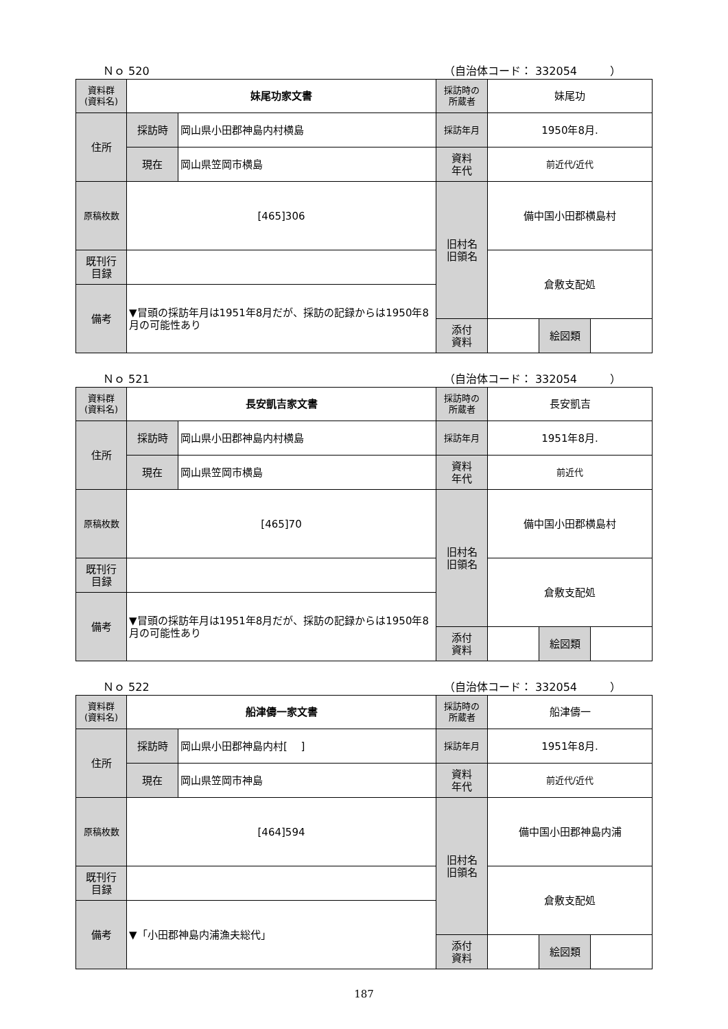Ｎｏ 520 （自治体コード： 332054　　　）
| 資料群 (資料名) | 妹尾功家文書 | | 採訪時の 所蔵者 | 妹尾功 | | |
| 住所 | 採訪時 | 岡山県小田郡神島内村横島 | 採訪年月 | 1950年8月. | | |
| | 現在 | 岡山県笠岡市横島 | 資料 年代 | 前近代/近代 | | |
| 原稿枚数 | [465]306 | | 旧村名 旧領名 | 備中国小田郡横島村 | | |
| 既刊行 目録 | | | | 倉敷支配処 | | |
| 備考 | ▼冒頭の採訪年月は1951年8月だが、採訪の記録からは1950年8月の可能性あり | | | | | |
| | | | 添付 資料 | | 絵図類 | |
Ｎｏ 521 （自治体コード： 332054　　　）
| 資料群 (資料名) | 長安凱吉家文書 | | 採訪時の 所蔵者 | 長安凱吉 | | |
| 住所 | 採訪時 | 岡山県小田郡神島内村横島 | 採訪年月 | 1951年8月. | | |
| | 現在 | 岡山県笠岡市横島 | 資料 年代 | 前近代 | | |
| 原稿枚数 | [465]70 | | 旧村名 旧領名 | 備中国小田郡横島村 | | |
| 既刊行 目録 | | | | 倉敷支配処 | | |
| 備考 | ▼冒頭の採訪年月は1951年8月だが、採訪の記録からは1950年8月の可能性あり | | | | | |
| | | | 添付 資料 | | 絵図類 | |
Ｎｏ 522 （自治体コード： 332054　　　）
| 資料群 (資料名) | 船津儔一家文書 | | 採訪時の 所蔵者 | 船津儔一 | | |
| 住所 | 採訪時 | 岡山県小田郡神島内村[ ] | 採訪年月 | 1951年8月. | | |
| | 現在 | 岡山県笠岡市神島 | 資料 年代 | 前近代/近代 | | |
| 原稿枚数 | [464]594 | | 旧村名 旧領名 | 備中国小田郡神島内浦 | | |
| 既刊行 目録 | | | | 倉敷支配処 | | |
| 備考 | ▼「小田郡神島内浦漁夫総代」 | | | | | |
| | | | 添付 資料 | | 絵図類 | |
187